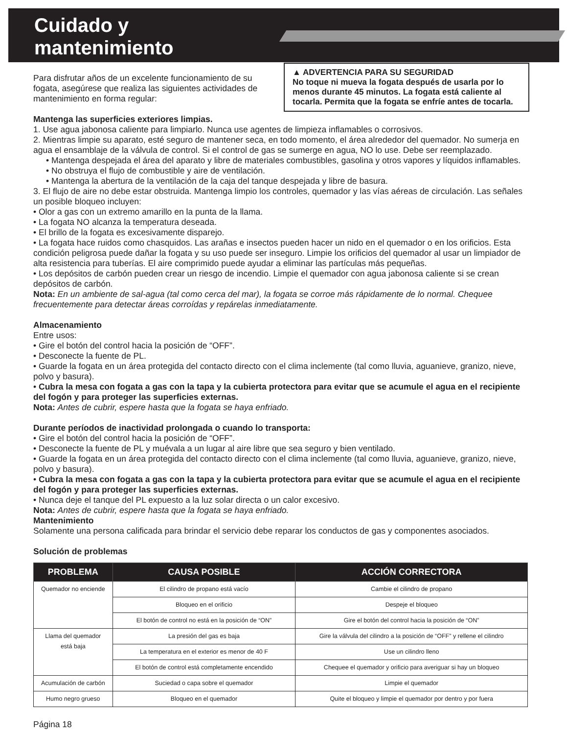Cuidado y
mantenimiento
▲ ADVERTENCIA PARA SU SEGURIDAD
No toque ni mueva la fogata después de usarla por lo menos durante 45 minutos. La fogata está caliente al tocarla. Permita que la fogata se enfríe antes de tocarla.
Para disfrutar años de un excelente funcionamiento de su fogata, asegúrese que realiza las siguientes actividades de mantenimiento en forma regular:
Mantenga las superficies exteriores limpias.
1. Use agua jabonosa caliente para limpiarlo. Nunca use agentes de limpieza inflamables o corrosivos.
2. Mientras limpie su aparato, esté seguro de mantener seca, en todo momento, el área alrededor del quemador. No sumerja en agua el ensamblaje de la válvula de control. Si el control de gas se sumerge en agua, NO lo use. Debe ser reemplazado.
• Mantenga despejada el área del aparato y libre de materiales combustibles, gasolina y otros vapores y líquidos inflamables.
• No obstruya el flujo de combustible y aire de ventilación.
• Mantenga la abertura de la ventilación de la caja del tanque despejada y libre de basura.
3. El flujo de aire no debe estar obstruida. Mantenga limpio los controles, quemador y las vías aéreas de circulación. Las señales un posible bloqueo incluyen:
• Olor a gas con un extremo amarillo en la punta de la llama.
• La fogata NO alcanza la temperatura deseada.
• El brillo de la fogata es excesivamente disparejo.
• La fogata hace ruidos como chasquidos. Las arañas e insectos pueden hacer un nido en el quemador o en los orificios. Esta condición peligrosa puede dañar la fogata y su uso puede ser inseguro. Limpie los orificios del quemador al usar un limpiador de alta resistencia para tuberías. El aire comprimido puede ayudar a eliminar las partículas más pequeñas.
• Los depósitos de carbón pueden crear un riesgo de incendio. Limpie el quemador con agua jabonosa caliente si se crean depósitos de carbón.
Nota: En un ambiente de sal-agua (tal como cerca del mar), la fogata se corroe más rápidamente de lo normal. Chequee frecuentemente para detectar áreas corroídas y repárelas inmediatamente.
Almacenamiento
Entre usos:
• Gire el botón del control hacia la posición de “OFF”.
• Desconecte la fuente de PL.
• Guarde la fogata en un área protegida del contacto directo con el clima inclemente (tal como lluvia, aguanieve, granizo, nieve, polvo y basura).
• Cubra la mesa con fogata a gas con la tapa y la cubierta protectora para evitar que se acumule el agua en el recipiente del fogón y para proteger las superficies externas.
Nota: Antes de cubrir, espere hasta que la fogata se haya enfriado.
Durante períodos de inactividad prolongada o cuando lo transporta:
• Gire el botón del control hacia la posición de “OFF”.
• Desconecte la fuente de PL y muévala a un lugar al aire libre que sea seguro y bien ventilado.
• Guarde la fogata en un área protegida del contacto directo con el clima inclemente (tal como lluvia, aguanieve, granizo, nieve, polvo y basura).
• Cubra la mesa con fogata a gas con la tapa y la cubierta protectora para evitar que se acumule el agua en el recipiente del fogón y para proteger las superficies externas.
• Nunca deje el tanque del PL expuesto a la luz solar directa o un calor excesivo.
Nota: Antes de cubrir, espere hasta que la fogata se haya enfriado.
Mantenimiento
Solamente una persona calificada para brindar el servicio debe reparar los conductos de gas y componentes asociados.
Solución de problemas
| PROBLEMA | CAUSA POSIBLE | ACCIÓN CORRECTORA |
| --- | --- | --- |
| Quemador no enciende | El cilindro de propano está vacío | Cambie el cilindro de propano |
| | Bloqueo en el orificio | Despeje el bloqueo |
| | El botón de control no está en la posición de “ON” | Gire el botón del control hacia la posición de “ON” |
| Llama del quemador está baja | La presión del gas es baja | Gire la válvula del cilindro a la posición de “OFF” y rellene el cilindro |
| | La temperatura en el exterior es menor de 40 F | Use un cilindro lleno |
| | El botón de control está completamente encendido | Chequee el quemador y orificio para averiguar si hay un bloqueo |
| Acumulación de carbón | Suciedad o capa sobre el quemador | Limpie el quemador |
| Humo negro grueso | Bloqueo en el quemador | Quite el bloqueo y limpie el quemador por dentro y por fuera |
Página 18